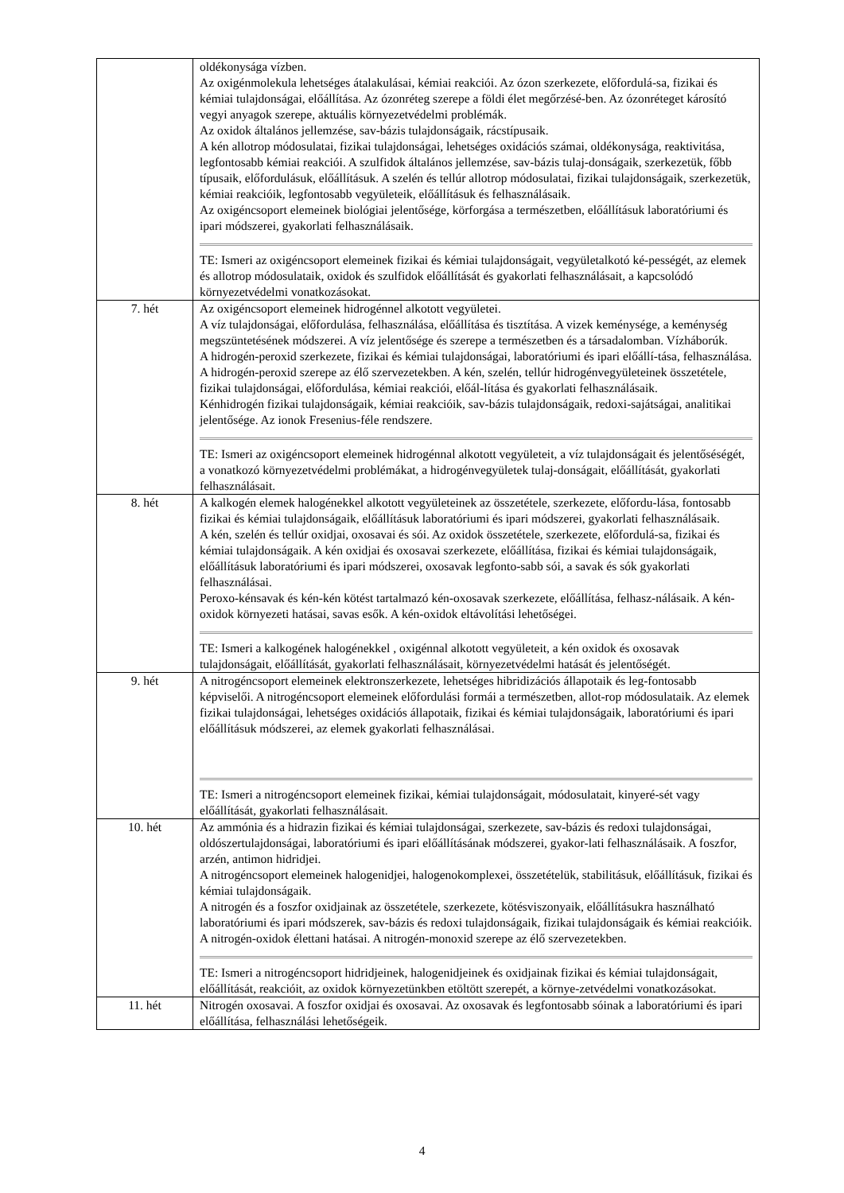| | oldékonysága vízben. Az oxigénmolekula lehetséges átalakulásai, kémiai reakciói. Az ózon szerkezete, előfordulá-sa, fizikai és kémiai tulajdonságai, előállítása. Az ózonréteg szerepe a földi élet megőrzésé-ben. Az ózonréteget károsító vegyi anyagok szerepe, aktuális környezetvédelmi problémák. Az oxidok általános jellemzése, sav-bázis tulajdonságaik, rácstípusaik. A kén allotrop módosulatai, fizikai tulajdonságai, lehetséges oxidációs számai, oldékonysága, reaktivitása, legfontosabb kémiai reakciói. A szulfidok általános jellemzése, sav-bázis tulaj-donságaik, szerkezetük, főbb típusaik, előfordulásuk, előállításuk. A szelén és tellúr allotrop módosulatai, fizikai tulajdonságaik, szerkezetük, kémiai reakcióik, legfontosabb vegyületeik, előállításuk és felhasználásaik. Az oxigéncsoport elemeinek biológiai jelentősége, körforgása a természetben, előállításuk laboratóriumi és ipari módszerei, gyakorlati felhasználásaik. TE: Ismeri az oxigéncsoport elemeinek fizikai és kémiai tulajdonságait, vegyületalkotó ké-pességét, az elemek és allotrop módosulataik, oxidok és szulfidok előállítását és gyakorlati felhasználásait, a kapcsolódó környezetvédelmi vonatkozásokat. |
| 7. hét | Az oxigéncsoport elemeinek hidrogénnel alkotott vegyületei. A víz tulajdonságai, előfordulása, felhasználása, előállítása és tisztítása. A vizek keménysége, a keménység megszüntetésének módszerei. A víz jelentősége és szerepe a természetben és a társadalomban. Vízháborúk. A hidrogén-peroxid szerkezete, fizikai és kémiai tulajdonságai, laboratóriumi és ipari előállí-tása, felhasználása. A hidrogén-peroxid szerepe az élő szervezetekben. A kén, szelén, tellúr hidrogénvegyületeinek összetétele, fizikai tulajdonságai, előfordulása, kémiai reakciói, előál-lítása és gyakorlati felhasználásaik. Kénhidrogén fizikai tulajdonságaik, kémiai reakcióik, sav-bázis tulajdonságaik, redoxi-sajátságai, analitikai jelentősége. Az ionok Fresenius-féle rendszere. TE: Ismeri az oxigéncsoport elemeinek hidrogénnal alkotott vegyületeit, a víz tulajdonságait és jelentőséségét, a vonatkozó környezetvédelmi problémákat, a hidrogénvegyületek tulaj-donságait, előállítását, gyakorlati felhasználásait. |
| 8. hét | A kalkogén elemek halogénekkel alkotott vegyületeinek az összetétele, szerkezete, előfordu-lása, fontosabb fizikai és kémiai tulajdonságaik, előállításuk laboratóriumi és ipari módszerei, gyakorlati felhasználásaik. A kén, szelén és tellúr oxidjai, oxosavai és sói. Az oxidok összetétele, szerkezete, előfordulá-sa, fizikai és kémiai tulajdonságaik. A kén oxidjai és oxosavai szerkezete, előállítása, fizikai és kémiai tulajdonságaik, előállításuk laboratóriumi és ipari módszerei, oxosavak legfonto-sabb sói, a savak és sók gyakorlati felhasználásai. Peroxo-kénsavak és kén-kén kötést tartalmazó kén-oxosavak szerkezete, előállítása, felhasz-nálásaik. A kén-oxidok környezeti hatásai, savas esők. A kén-oxidok eltávolítási lehetőségei. TE: Ismeri a kalkogének halogénekkel , oxigénnal alkotott vegyületeit, a kén oxidok és oxosavak tulajdonságait, előállítását, gyakorlati felhasználásait, környezetvédelmi hatását és jelentőségét. |
| 9. hét | A nitrogéncsoport elemeinek elektronszerkezete, lehetséges hibridizációs állapotaik és leg-fontosabb képviselői. A nitrogéncsoport elemeinek előfordulási formái a természetben, allot-rop módosulataik. Az elemek fizikai tulajdonságai, lehetséges oxidációs állapotaik, fizikai és kémiai tulajdonságaik, laboratóriumi és ipari előállításuk módszerei, az elemek gyakorlati felhasználásai. TE: Ismeri a nitrogéncsoport elemeinek fizikai, kémiai tulajdonságait, módosulatait, kinyeré-sét vagy előállítását, gyakorlati felhasználásait. |
| 10. hét | Az ammónia és a hidrazin fizikai és kémiai tulajdonságai, szerkezete, sav-bázis és redoxi tulajdonságai, oldószertulajdonságai, laboratóriumi és ipari előállításának módszerei, gyakor-lati felhasználásaik. A foszfor, arzén, antimon hidridjei. A nitrogéncsoport elemeinek halogenidjei, halogenokomplexei, összetételük, stabilitásuk, előállításuk, fizikai és kémiai tulajdonságaik. A nitrogén és a foszfor oxidjainak az összetétele, szerkezete, kötésviszonyaik, előállításukra használható laboratóriumi és ipari módszerek, sav-bázis és redoxi tulajdonságaik, fizikai tulajdonságaik és kémiai reakcióik. A nitrogén-oxidok élettani hatásai. A nitrogén-monoxid szerepe az élő szervezetekben. TE: Ismeri a nitrogéncsoport hidridjeinek, halogenidjeinek és oxidjainak fizikai és kémiai tulajdonságait, előállítását, reakcióit, az oxidok környezetünkben etöltött szerepét, a környe-zetvédelmi vonatkozásokat. |
| 11. hét | Nitrogén oxosavai. A foszfor oxidjai és oxosavai. Az oxosavak és legfontosabb sóinak a laboratóriumi és ipari előállítása, felhasználási lehetőségeik. |
4